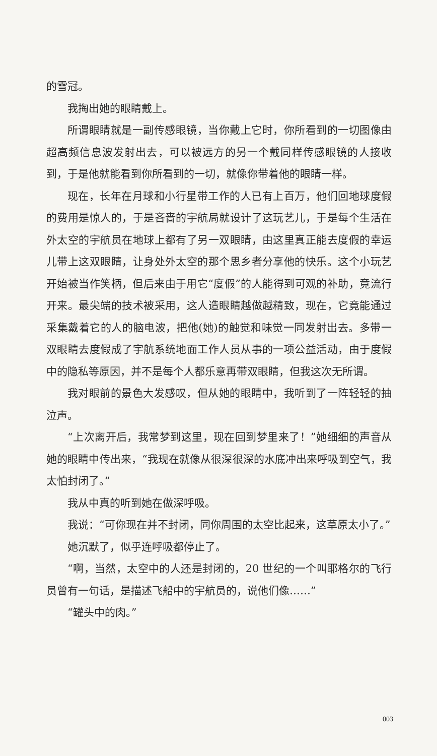的雪冠。
我掏出她的眼睛戴上。
所谓眼睛就是一副传感眼镜，当你戴上它时，你所看到的一切图像由超高频信息波发射出去，可以被远方的另一个戴同样传感眼镜的人接收到，于是他就能看到你所看到的一切，就像你带着他的眼睛一样。
现在，长年在月球和小行星带工作的人已有上百万，他们回地球度假的费用是惊人的，于是吝啬的宇航局就设计了这玩艺儿，于是每个生活在外太空的宇航员在地球上都有了另一双眼睛，由这里真正能去度假的幸运儿带上这双眼睛，让身处外太空的那个思乡者分享他的快乐。这个小玩艺开始被当作笑柄，但后来由于用它“度假”的人能得到可观的补助，竟流行开来。最尖端的技术被采用，这人造眼睛越做越精致，现在，它竟能通过采集戴着它的人的脑电波，把他(她)的触觉和味觉一同发射出去。多带一双眼睛去度假成了宇航系统地面工作人员从事的一项公益活动，由于度假中的隐私等原因，并不是每个人都乐意再带双眼睛，但我这次无所谓。
我对眼前的景色大发感叹，但从她的眼睛中，我听到了一阵轻轻的抽泣声。
“上次离开后，我常梦到这里，现在回到梦里来了！”她细细的声音从她的眼睛中传出来，“我现在就像从很深很深的水底冲出来呼吸到空气，我太怕封闭了。”
我从中真的听到她在做深呼吸。
我说：“可你现在并不封闭，同你周围的太空比起来，这草原太小了。”
她沉默了，似乎连呼吸都停止了。
“啊，当然，太空中的人还是封闭的，20 世纪的一个叫耶格尔的飞行员曾有一句话，是描述飞船中的宇航员的，说他们像……”
“罐头中的肉。”
003